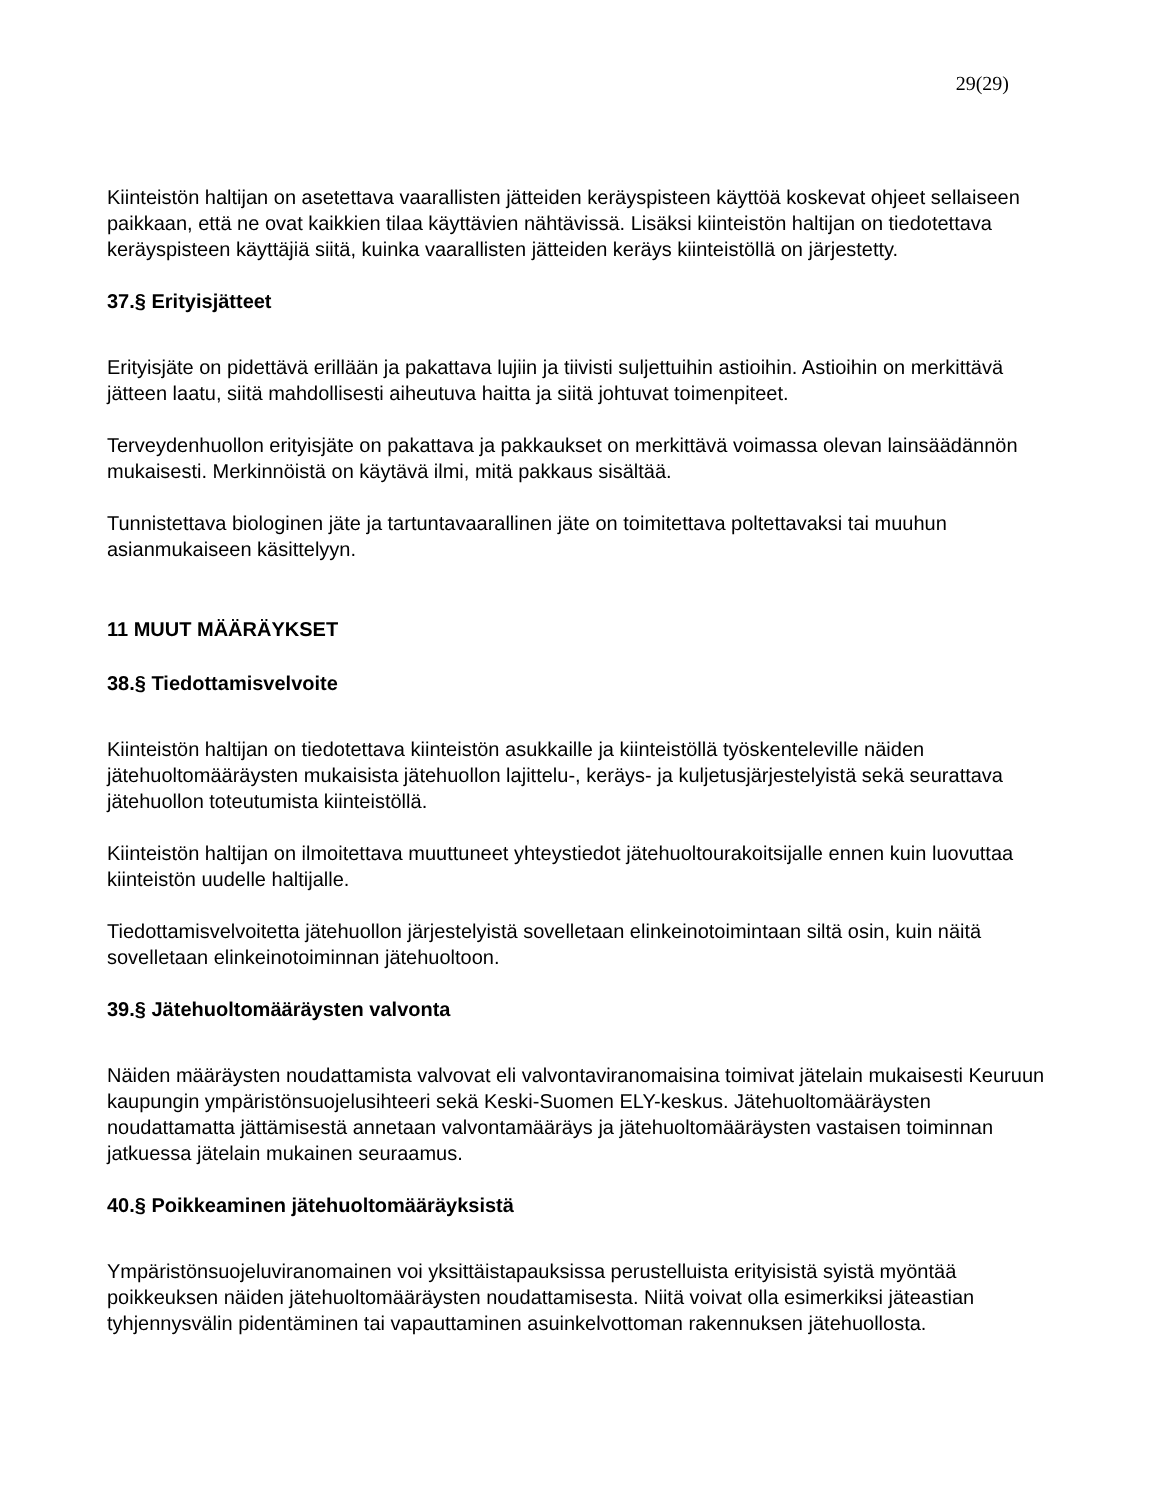29(29)
Kiinteistön haltijan on asetettava vaarallisten jätteiden keräyspisteen käyttöä koskevat ohjeet sellaiseen paikkaan, että ne ovat kaikkien tilaa käyttävien nähtävissä. Lisäksi kiinteistön haltijan on tiedotettava keräyspisteen käyttäjiä siitä, kuinka vaarallisten jätteiden keräys kiinteistöllä on järjestetty.
37.§ Erityisjätteet
Erityisjäte on pidettävä erillään ja pakattava lujiin ja tiivisti suljettuihin astioihin. Astioihin on merkittävä jätteen laatu, siitä mahdollisesti aiheutuva haitta ja siitä johtuvat toimenpiteet.
Terveydenhuollon erityisjäte on pakattava ja pakkaukset on merkittävä voimassa olevan lainsäädännön mukaisesti. Merkinnöistä on käytävä ilmi, mitä pakkaus sisältää.
Tunnistettava biologinen jäte ja tartuntavaarallinen jäte on toimitettava poltettavaksi tai muuhun asianmukaiseen käsittelyyn.
11 MUUT MÄÄRÄYKSET
38.§ Tiedottamisvelvoite
Kiinteistön haltijan on tiedotettava kiinteistön asukkaille ja kiinteistöllä työskenteleville näiden jätehuoltomääräysten mukaisista jätehuollon lajittelu-, keräys- ja kuljetusjärjestelyistä sekä seurattava jätehuollon toteutumista kiinteistöllä.
Kiinteistön haltijan on ilmoitettava muuttuneet yhteystiedot jätehuoltourakoitsijalle ennen kuin luovuttaa kiinteistön uudelle haltijalle.
Tiedottamisvelvoitetta jätehuollon järjestelyistä sovelletaan elinkeinotoimintaan siltä osin, kuin näitä sovelletaan elinkeinotoiminnan jätehuoltoon.
39.§ Jätehuoltomääräysten valvonta
Näiden määräysten noudattamista valvovat eli valvontaviranomaisina toimivat jätelain mukaisesti Keuruun kaupungin ympäristönsuojelusihteeri sekä Keski-Suomen ELY-keskus. Jätehuoltomääräysten noudattamatta jättämisestä annetaan valvontamääräys ja jätehuoltomääräysten vastaisen toiminnan jatkuessa jätelain mukainen seuraamus.
40.§ Poikkeaminen jätehuoltomääräyksistä
Ympäristönsuojeluviranomainen voi yksittäistapauksissa perustelluista erityisistä syistä myöntää poikkeuksen näiden jätehuoltomääräysten noudattamisesta. Niitä voivat olla esimerkiksi jäteastian tyhjennysvälin pidentäminen tai vapauttaminen asuinkelvottoman rakennuksen jätehuollosta.